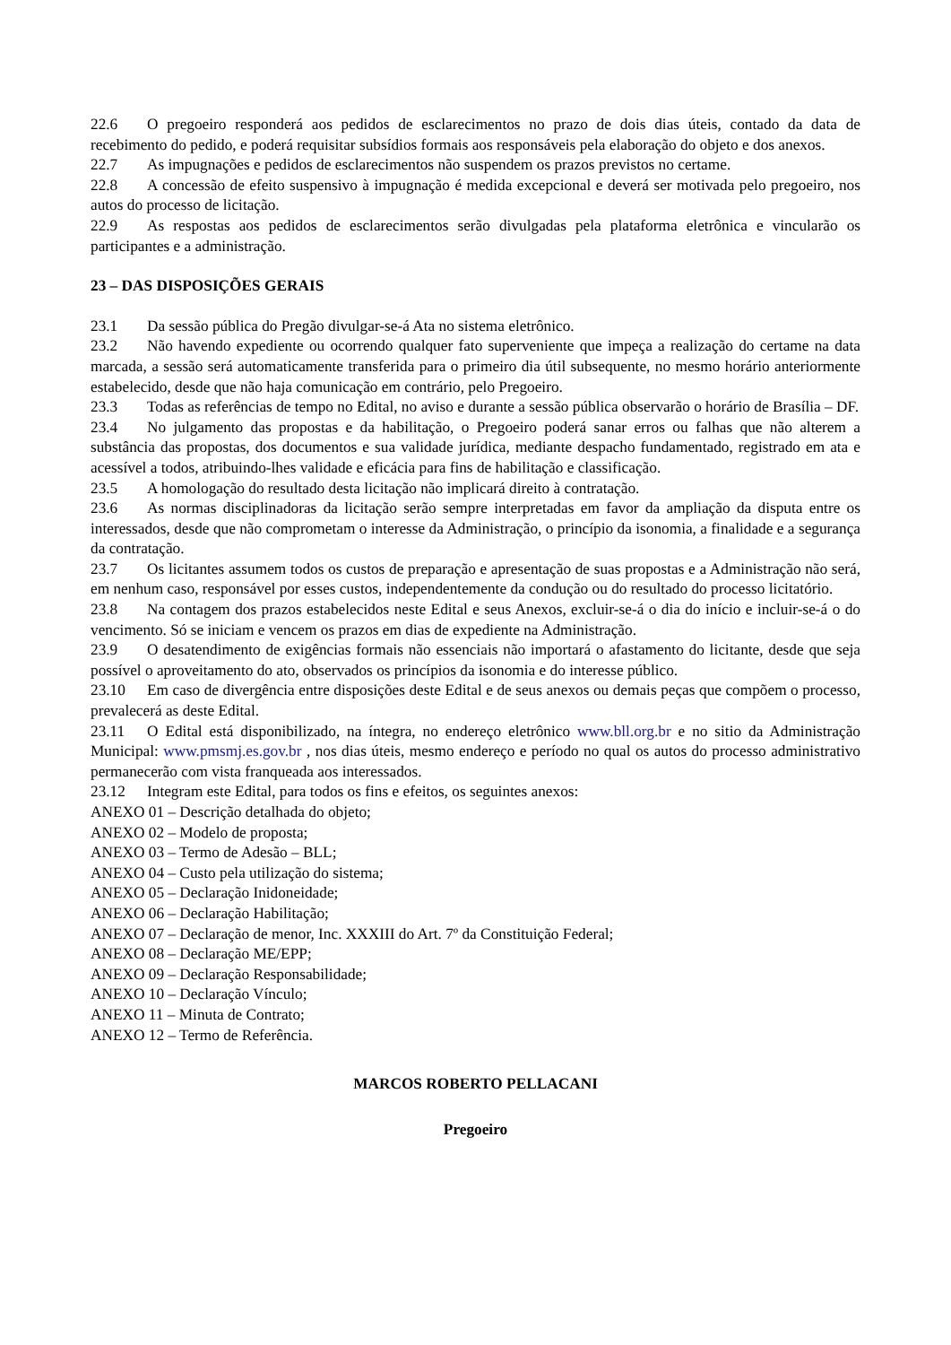22.6 O pregoeiro responderá aos pedidos de esclarecimentos no prazo de dois dias úteis, contado da data de recebimento do pedido, e poderá requisitar subsídios formais aos responsáveis pela elaboração do objeto e dos anexos.
22.7 As impugnações e pedidos de esclarecimentos não suspendem os prazos previstos no certame.
22.8 A concessão de efeito suspensivo à impugnação é medida excepcional e deverá ser motivada pelo pregoeiro, nos autos do processo de licitação.
22.9 As respostas aos pedidos de esclarecimentos serão divulgadas pela plataforma eletrônica e vincularão os participantes e a administração.
23 – DAS DISPOSIÇÕES GERAIS
23.1 Da sessão pública do Pregão divulgar-se-á Ata no sistema eletrônico.
23.2 Não havendo expediente ou ocorrendo qualquer fato superveniente que impeça a realização do certame na data marcada, a sessão será automaticamente transferida para o primeiro dia útil subsequente, no mesmo horário anteriormente estabelecido, desde que não haja comunicação em contrário, pelo Pregoeiro.
23.3 Todas as referências de tempo no Edital, no aviso e durante a sessão pública observarão o horário de Brasília – DF.
23.4 No julgamento das propostas e da habilitação, o Pregoeiro poderá sanar erros ou falhas que não alterem a substância das propostas, dos documentos e sua validade jurídica, mediante despacho fundamentado, registrado em ata e acessível a todos, atribuindo-lhes validade e eficácia para fins de habilitação e classificação.
23.5 A homologação do resultado desta licitação não implicará direito à contratação.
23.6 As normas disciplinadoras da licitação serão sempre interpretadas em favor da ampliação da disputa entre os interessados, desde que não comprometam o interesse da Administração, o princípio da isonomia, a finalidade e a segurança da contratação.
23.7 Os licitantes assumem todos os custos de preparação e apresentação de suas propostas e a Administração não será, em nenhum caso, responsável por esses custos, independentemente da condução ou do resultado do processo licitatório.
23.8 Na contagem dos prazos estabelecidos neste Edital e seus Anexos, excluir-se-á o dia do início e incluir-se-á o do vencimento. Só se iniciam e vencem os prazos em dias de expediente na Administração.
23.9 O desatendimento de exigências formais não essenciais não importará o afastamento do licitante, desde que seja possível o aproveitamento do ato, observados os princípios da isonomia e do interesse público.
23.10 Em caso de divergência entre disposições deste Edital e de seus anexos ou demais peças que compõem o processo, prevalecerá as deste Edital.
23.11 O Edital está disponibilizado, na íntegra, no endereço eletrônico www.bll.org.br e no sitio da Administração Municipal: www.pmsmj.es.gov.br , nos dias úteis, mesmo endereço e período no qual os autos do processo administrativo permanecerão com vista franqueada aos interessados.
23.12 Integram este Edital, para todos os fins e efeitos, os seguintes anexos:
ANEXO 01 – Descrição detalhada do objeto;
ANEXO 02 – Modelo de proposta;
ANEXO 03 – Termo de Adesão – BLL;
ANEXO 04 – Custo pela utilização do sistema;
ANEXO 05 – Declaração Inidoneidade;
ANEXO 06 – Declaração Habilitação;
ANEXO 07 – Declaração de menor, Inc. XXXIII do Art. 7º da Constituição Federal;
ANEXO 08 – Declaração ME/EPP;
ANEXO 09 – Declaração Responsabilidade;
ANEXO 10 – Declaração Vínculo;
ANEXO 11 – Minuta de Contrato;
ANEXO 12 – Termo de Referência.
MARCOS ROBERTO PELLACANI
Pregoeiro